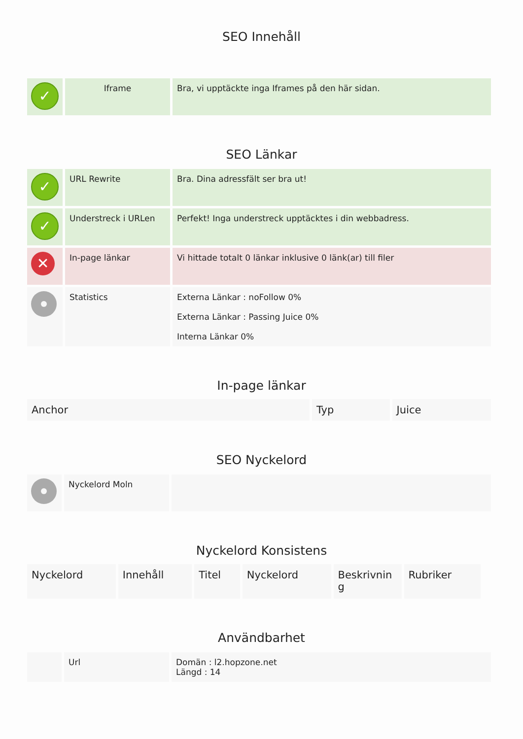SEO Innehåll
| ✓ | Iframe | Bra, vi upptäckte inga Iframes på den här sidan. |
SEO Länkar
| ✓ | URL Rewrite | Bra. Dina adressfält ser bra ut! |
| ✓ | Understreck i URLen | Perfekt! Inga understreck upptäcktes i din webbadress. |
| ✕ | In-page länkar | Vi hittade totalt 0 länkar inklusive 0 länk(ar) till filer |
| | Statistics | Externa Länkar : noFollow 0% Externa Länkar : Passing Juice 0% Interna Länkar 0% |
In-page länkar
| Anchor | Typ | Juice |
SEO Nyckelord
| | Nyckelord Moln | |
Nyckelord Konsistens
| Nyckelord | Innehåll | Titel | Nyckelord | Beskrivnin g | Rubriker |
Användbarhet
| | Url | Domän : l2.hopzone.net Längd : 14 |